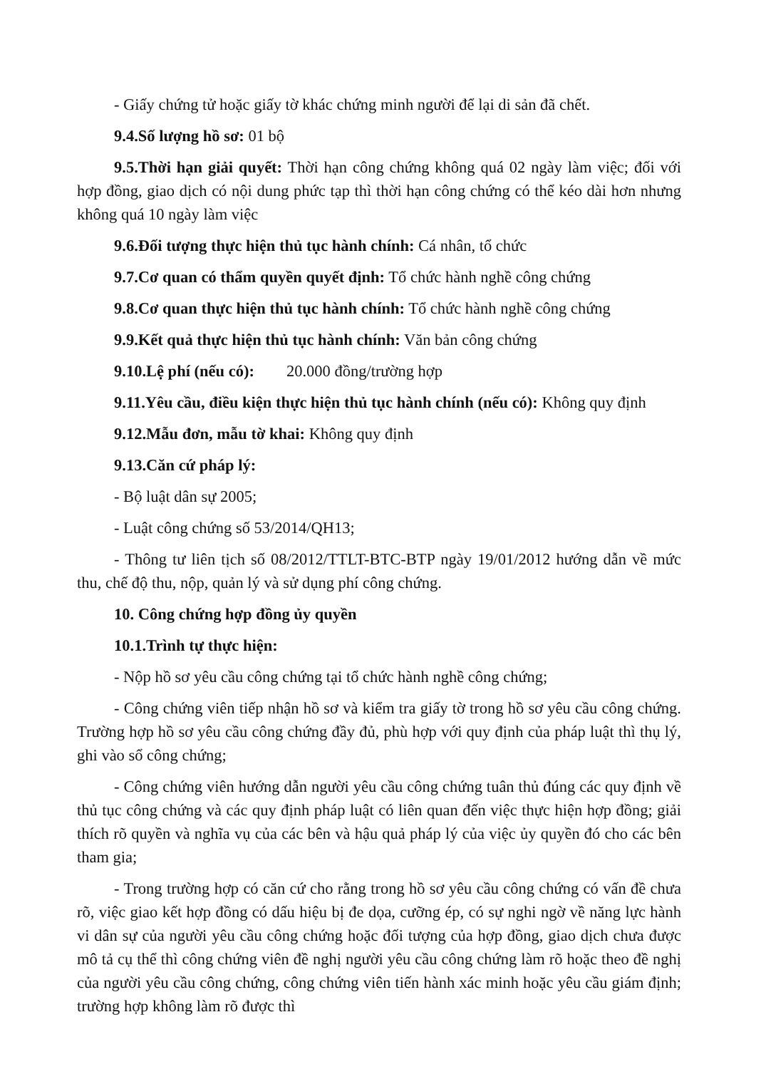- Giấy chứng tử hoặc giấy tờ khác chứng minh người để lại di sản đã chết.
9.4.Số lượng hồ sơ: 01 bộ
9.5.Thời hạn giải quyết: Thời hạn công chứng không quá 02 ngày làm việc; đối với hợp đồng, giao dịch có nội dung phức tạp thì thời hạn công chứng có thể kéo dài hơn nhưng không quá 10 ngày làm việc
9.6.Đối tượng thực hiện thủ tục hành chính: Cá nhân, tổ chức
9.7.Cơ quan có thẩm quyền quyết định: Tổ chức hành nghề công chứng
9.8.Cơ quan thực hiện thủ tục hành chính: Tổ chức hành nghề công chứng
9.9.Kết quả thực hiện thủ tục hành chính: Văn bản công chứng
9.10.Lệ phí (nếu có): 20.000 đồng/trường hợp
9.11.Yêu cầu, điều kiện thực hiện thủ tục hành chính (nếu có): Không quy định
9.12.Mẫu đơn, mẫu tờ khai: Không quy định
9.13.Căn cứ pháp lý:
- Bộ luật dân sự 2005;
- Luật công chứng số 53/2014/QH13;
- Thông tư liên tịch số 08/2012/TTLT-BTC-BTP ngày 19/01/2012 hướng dẫn về mức thu, chế độ thu, nộp, quản lý và sử dụng phí công chứng.
10. Công chứng hợp đồng ủy quyền
10.1.Trình tự thực hiện:
- Nộp hồ sơ yêu cầu công chứng tại tổ chức hành nghề công chứng;
- Công chứng viên tiếp nhận hồ sơ và kiểm tra giấy tờ trong hồ sơ yêu cầu công chứng. Trường hợp hồ sơ yêu cầu công chứng đầy đủ, phù hợp với quy định của pháp luật thì thụ lý, ghi vào sổ công chứng;
- Công chứng viên hướng dẫn người yêu cầu công chứng tuân thủ đúng các quy định về thủ tục công chứng và các quy định pháp luật có liên quan đến việc thực hiện hợp đồng; giải thích rõ quyền và nghĩa vụ của các bên và hậu quả pháp lý của việc ủy quyền đó cho các bên tham gia;
- Trong trường hợp có căn cứ cho rằng trong hồ sơ yêu cầu công chứng có vấn đề chưa rõ, việc giao kết hợp đồng có dấu hiệu bị đe dọa, cưỡng ép, có sự nghi ngờ về năng lực hành vi dân sự của người yêu cầu công chứng hoặc đối tượng của hợp đồng, giao dịch chưa được mô tả cụ thể thì công chứng viên đề nghị người yêu cầu công chứng làm rõ hoặc theo đề nghị của người yêu cầu công chứng, công chứng viên tiến hành xác minh hoặc yêu cầu giám định; trường hợp không làm rõ được thì